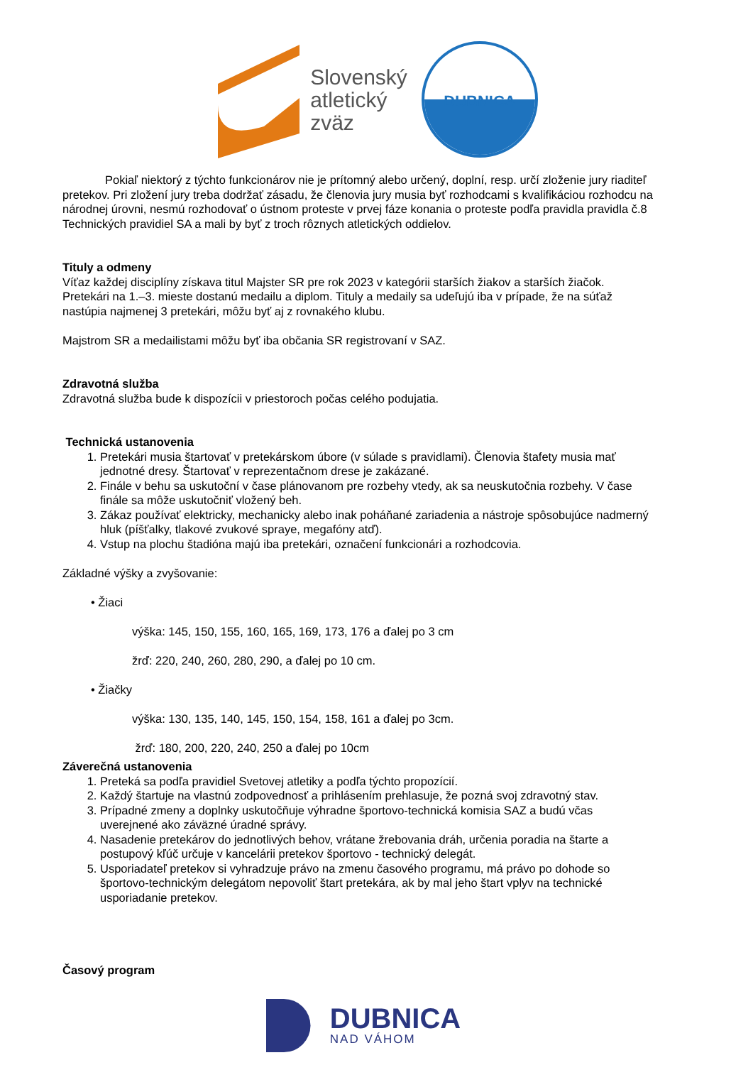Slovenský
atletický
zväz
DUBNICA
Pokiaľ niektorý z týchto funkcionárov nie je prítomný alebo určený, doplní, resp. určí zloženie jury riaditeľ pretekov. Pri zložení jury treba dodržať zásadu, že členovia jury musia byť rozhodcami s kvalifikáciou rozhodcu na národnej úrovni, nesmú rozhodovať o ústnom proteste v prvej fáze konania o proteste podľa pravidla pravidla č.8 Technických pravidiel SA a mali by byť z troch rôznych atletických oddielov.
Tituly a odmeny
Víťaz každej disciplíny získava titul Majster SR pre rok 2023 v kategórii starších žiakov a starších žiačok. Pretekári na 1.–3. mieste dostanú medailu a diplom. Tituly a medaily sa udeľujú iba v prípade, že na súťaž nastúpia najmenej 3 pretekári, môžu byť aj z rovnakého klubu.
Majstrom SR a medailistami môžu byť iba občania SR registrovaní v SAZ.
Zdravotná služba
Zdravotná služba bude k dispozícii v priestoroch počas celého podujatia.
Technická ustanovenia
1. Pretekári musia štartovať v pretekárskom úbore (v súlade s pravidlami). Členovia štafety musia mať jednotné dresy. Štartovať v reprezentačnom drese je zakázané.
2. Finále v behu sa uskutoční v čase plánovanom pre rozbehy vtedy, ak sa neuskutočnia rozbehy. V čase finále sa môže uskutočniť vložený beh.
3. Zákaz používať elektricky, mechanicky alebo inak poháňané zariadenia a nástroje spôsobujúce nadmerný hluk (píšťalky, tlakové zvukové spraye, megafóny atď).
4. Vstup na plochu štadióna majú iba pretekári, označení funkcionári a rozhodcovia.
Základné výšky a zvyšovanie:
• Žiaci
výška: 145, 150, 155, 160, 165, 169, 173, 176 a ďalej po 3 cm
žrď: 220, 240, 260, 280, 290, a ďalej po 10 cm.
• Žiačky
výška: 130, 135, 140, 145, 150, 154, 158, 161 a ďalej po 3cm.
žrď: 180, 200, 220, 240, 250 a ďalej po 10cm
Záverečná ustanovenia
1. Preteká sa podľa pravidiel Svetovej atletiky a podľa týchto propozícií.
2. Každý štartuje na vlastnú zodpovednosť a prihlásením prehlasuje, že pozná svoj zdravotný stav.
3. Prípadné zmeny a doplnky uskutočňuje výhradne športovo-technická komisia SAZ a budú včas uverejnené ako záväzné úradné správy.
4. Nasadenie pretekárov do jednotlivých behov, vrátane žrebovania dráh, určenia poradia na štarte a postupový kľúč určuje v kancelárii pretekov športovo - technický delegát.
5. Usporiadateľ pretekov si vyhradzuje právo na zmenu časového programu, má právo po dohode so športovo-technickým delegátom nepovoliť štart pretekára, ak by mal jeho štart vplyv na technické usporiadanie pretekov.
Časový program
DUBNICA
NAD VÁHOM